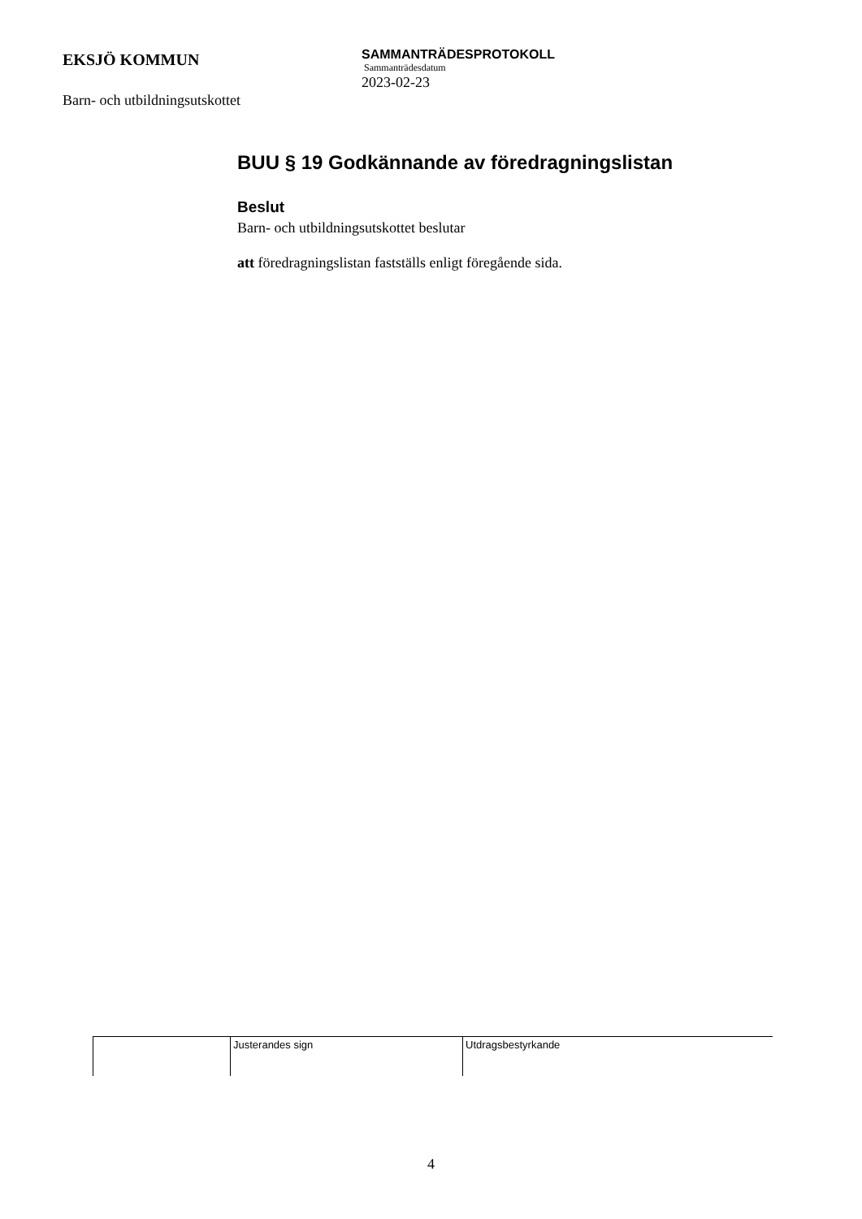EKSJÖ KOMMUN
Barn- och utbildningsutskottet
SAMMANTRÄDESPROTOKOLL
Sammanträdesdatum
2023-02-23
BUU § 19 Godkännande av föredragningslistan
Beslut
Barn- och utbildningsutskottet beslutar
att föredragningslistan fastställs enligt föregående sida.
| | Justerandes sign | Utdragsbestyrkande |
4